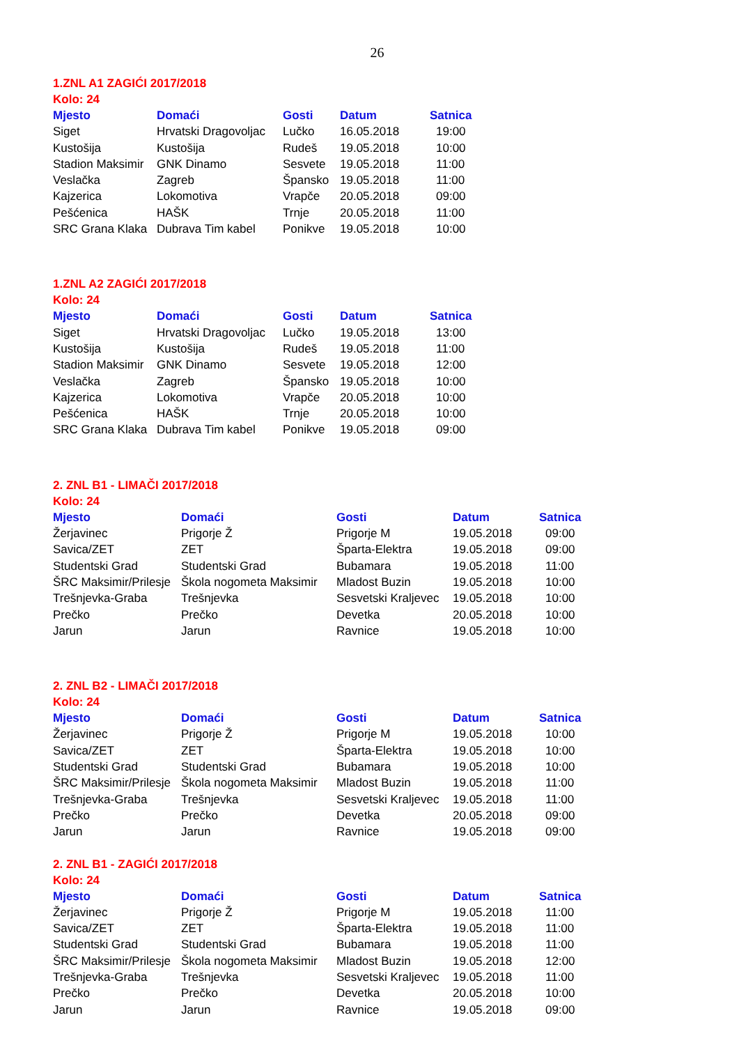26
1.ZNL A1 ZAGIĆI 2017/2018
Kolo: 24
| Mjesto | Domaći | Gosti | Datum | Satnica |
| --- | --- | --- | --- | --- |
| Siget | Hrvatski Dragovoljac | Lučko | 16.05.2018 | 19:00 |
| Kustošija | Kustošija | Rudeš | 19.05.2018 | 10:00 |
| Stadion Maksimir | GNK Dinamo | Sesvete | 19.05.2018 | 11:00 |
| Veslačka | Zagreb | Špansko | 19.05.2018 | 11:00 |
| Kajzerica | Lokomotiva | Vrapče | 20.05.2018 | 09:00 |
| Pešćenica | HAŠK | Trnje | 20.05.2018 | 11:00 |
| SRC Grana Klaka | Dubrava Tim kabel | Ponikve | 19.05.2018 | 10:00 |
1.ZNL A2 ZAGIĆI 2017/2018
Kolo: 24
| Mjesto | Domaći | Gosti | Datum | Satnica |
| --- | --- | --- | --- | --- |
| Siget | Hrvatski Dragovoljac | Lučko | 19.05.2018 | 13:00 |
| Kustošija | Kustošija | Rudeš | 19.05.2018 | 11:00 |
| Stadion Maksimir | GNK Dinamo | Sesvete | 19.05.2018 | 12:00 |
| Veslačka | Zagreb | Špansko | 19.05.2018 | 10:00 |
| Kajzerica | Lokomotiva | Vrapče | 20.05.2018 | 10:00 |
| Pešćenica | HAŠK | Trnje | 20.05.2018 | 10:00 |
| SRC Grana Klaka | Dubrava Tim kabel | Ponikve | 19.05.2018 | 09:00 |
2. ZNL B1 - LIMAČI 2017/2018
Kolo: 24
| Mjesto | Domaći | Gosti | Datum | Satnica |
| --- | --- | --- | --- | --- |
| Žerjavinec | Prigorje Ž | Prigorje M | 19.05.2018 | 09:00 |
| Savica/ZET | ZET | Šparta-Elektra | 19.05.2018 | 09:00 |
| Studentski Grad | Studentski Grad | Bubamara | 19.05.2018 | 11:00 |
| ŠRC Maksimir/Prilesje | Škola nogometa Maksimir | Mladost Buzin | 19.05.2018 | 10:00 |
| Trešnjevka-Graba | Trešnjevka | Sesvetski Kraljevec | 19.05.2018 | 10:00 |
| Prečko | Prečko | Devetka | 20.05.2018 | 10:00 |
| Jarun | Jarun | Ravnice | 19.05.2018 | 10:00 |
2. ZNL B2 - LIMAČI 2017/2018
Kolo: 24
| Mjesto | Domaći | Gosti | Datum | Satnica |
| --- | --- | --- | --- | --- |
| Žerjavinec | Prigorje Ž | Prigorje M | 19.05.2018 | 10:00 |
| Savica/ZET | ZET | Šparta-Elektra | 19.05.2018 | 10:00 |
| Studentski Grad | Studentski Grad | Bubamara | 19.05.2018 | 10:00 |
| ŠRC Maksimir/Prilesje | Škola nogometa Maksimir | Mladost Buzin | 19.05.2018 | 11:00 |
| Trešnjevka-Graba | Trešnjevka | Sesvetski Kraljevec | 19.05.2018 | 11:00 |
| Prečko | Prečko | Devetka | 20.05.2018 | 09:00 |
| Jarun | Jarun | Ravnice | 19.05.2018 | 09:00 |
2. ZNL B1 - ZAGIĆI 2017/2018
Kolo: 24
| Mjesto | Domaći | Gosti | Datum | Satnica |
| --- | --- | --- | --- | --- |
| Žerjavinec | Prigorje Ž | Prigorje M | 19.05.2018 | 11:00 |
| Savica/ZET | ZET | Šparta-Elektra | 19.05.2018 | 11:00 |
| Studentski Grad | Studentski Grad | Bubamara | 19.05.2018 | 11:00 |
| ŠRC Maksimir/Prilesje | Škola nogometa Maksimir | Mladost Buzin | 19.05.2018 | 12:00 |
| Trešnjevka-Graba | Trešnjevka | Sesvetski Kraljevec | 19.05.2018 | 11:00 |
| Prečko | Prečko | Devetka | 20.05.2018 | 10:00 |
| Jarun | Jarun | Ravnice | 19.05.2018 | 09:00 |